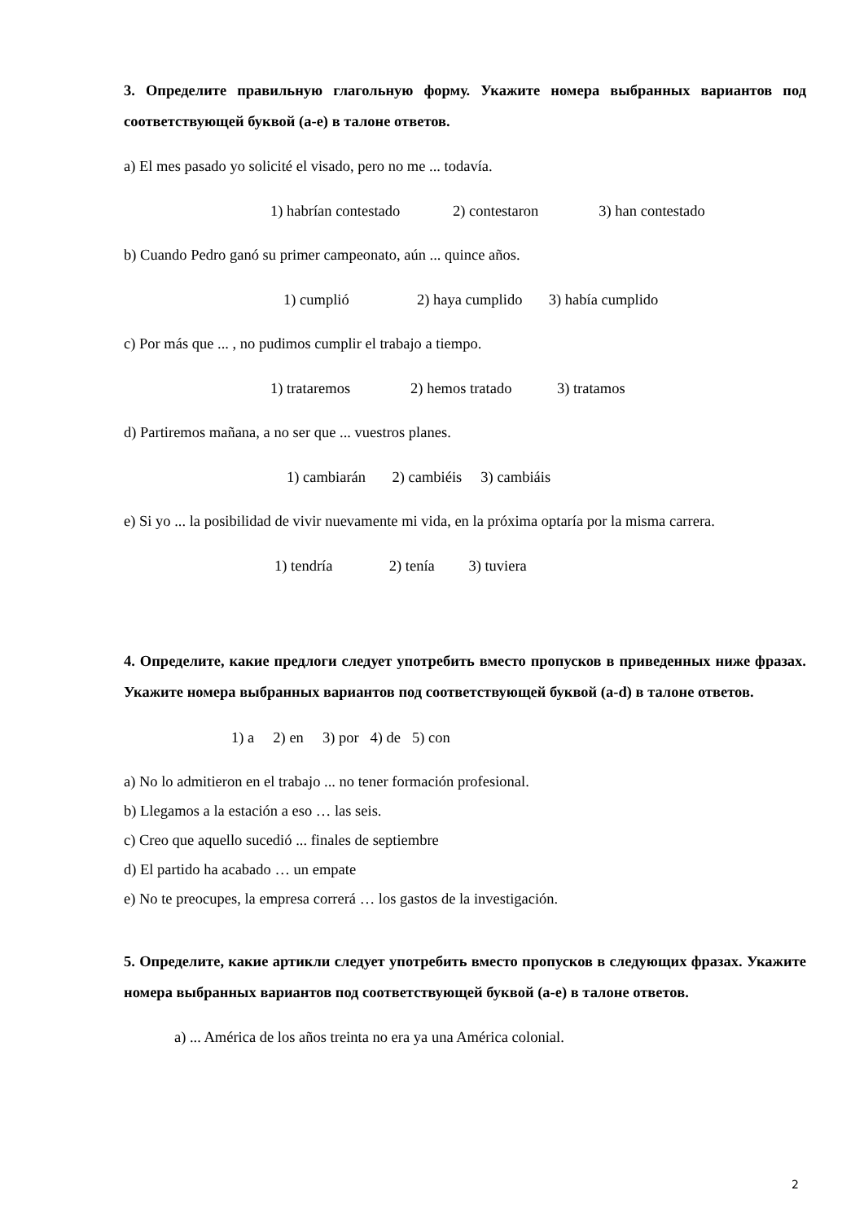3. Определите правильную глагольную форму. Укажите номера выбранных вариантов под соответствующей буквой (a-e) в талоне ответов.
a) El mes pasado yo solicité el visado, pero no me ... todavía.
1) habrían contestado 2) contestaron 3) han contestado
b) Cuando Pedro ganó su primer campeonato, aún ... quince años.
1) cumplió 2) haya cumplido 3) había cumplido
c) Por más que ... , no pudimos cumplir el trabajo a tiempo.
1) trataremos 2) hemos tratado 3) tratamos
d) Partiremos mañana, a no ser que ... vuestros planes.
1) cambiarán 2) cambiéis 3) cambiáis
e) Si yo ... la posibilidad de vivir nuevamente mi vida, en la próxima optaría por la misma carrera.
1) tendría 2) tenía 3) tuviera
4. Определите, какие предлоги следует употребить вместо пропусков в приведенных ниже фразах. Укажите номера выбранных вариантов под соответствующей буквой (a-d) в талоне ответов.
1) a 2) en 3) por 4) de 5) con
a) No lo admitieron en el trabajo ... no tener formación profesional.
b) Llegamos a la estación a eso … las seis.
c) Creo que aquello sucedió ... finales de septiembre
d) El partido ha acabado … un empate
e) No te preocupes, la empresa correrá … los gastos de la investigación.
5. Определите, какие артикли следует употребить вместо пропусков в следующих фразах. Укажите номера выбранных вариантов под соответствующей буквой (a-e) в талоне ответов.
a) ... América de los años treinta no era ya una América colonial.
2